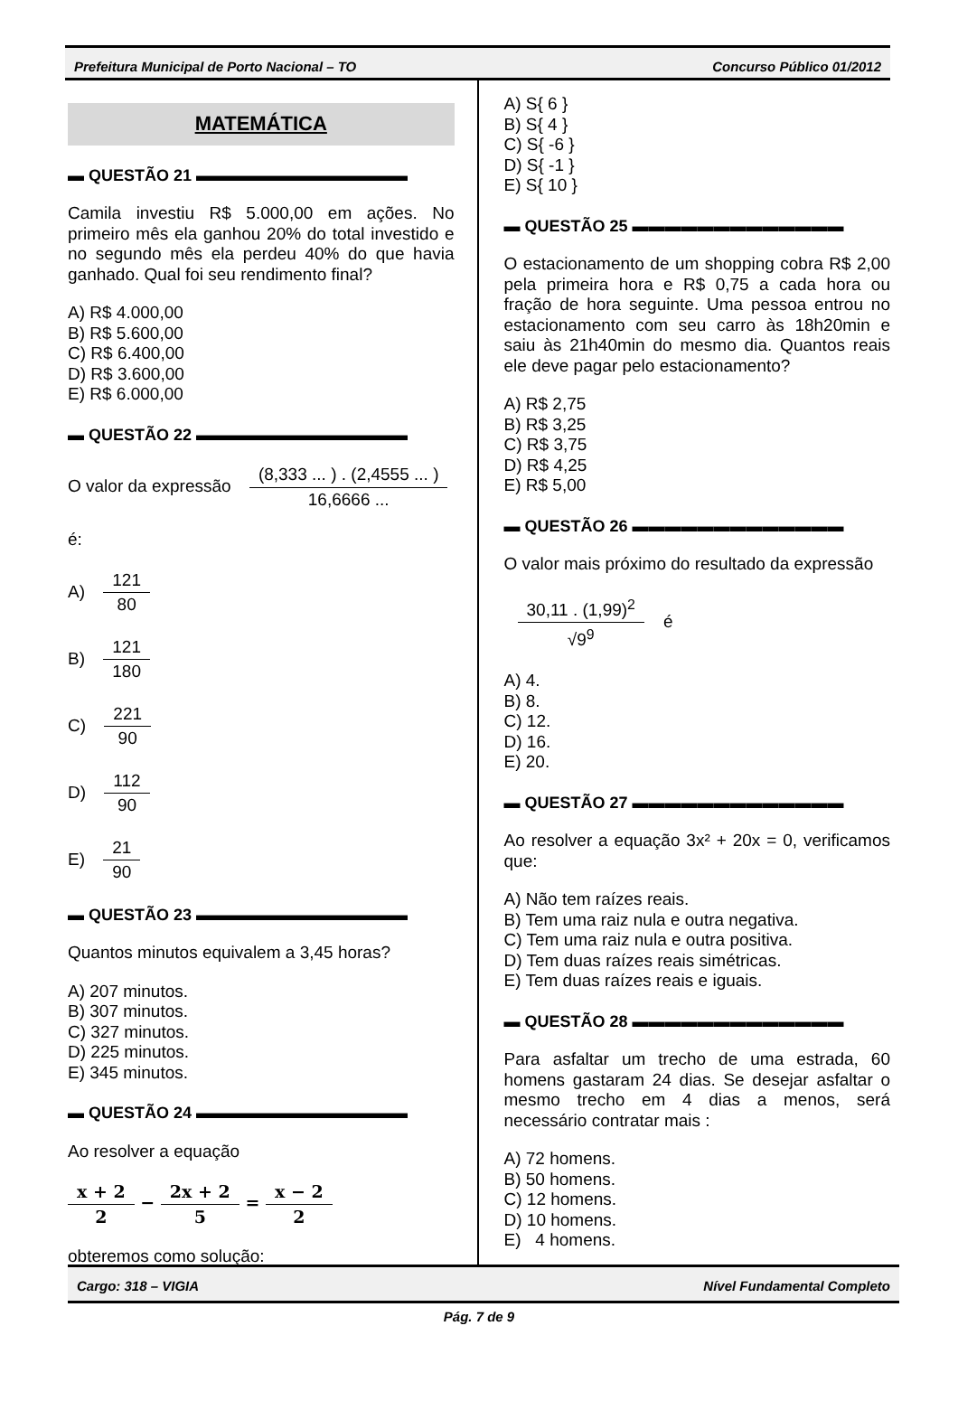Prefeitura Municipal de Porto Nacional – TO Concurso Público 01/2012
MATEMÁTICA
▬ QUESTÃO 21 ▬▬▬▬▬▬▬▬▬▬▬▬▬
Camila investiu R$ 5.000,00 em ações. No primeiro mês ela ganhou 20% do total investido e no segundo mês ela perdeu 40% do que havia ganhado. Qual foi seu rendimento final?
A) R$ 4.000,00
B) R$ 5.600,00
C) R$ 6.400,00
D) R$ 3.600,00
E) R$ 6.000,00
▬ QUESTÃO 22 ▬▬▬▬▬▬▬▬▬▬▬▬▬
O valor da expressão (8,333 ... ) . (2,4555 ... ) 16,6666 ...
é:
A) 121 80
B) 121 180
C) 221 90
D) 112 90
E) 21 90
▬ QUESTÃO 23 ▬▬▬▬▬▬▬▬▬▬▬▬▬
Quantos minutos equivalem a 3,45 horas?
A) 207 minutos.
B) 307 minutos.
C) 327 minutos.
D) 225 minutos.
E) 345 minutos.
▬ QUESTÃO 24 ▬▬▬▬▬▬▬▬▬▬▬▬▬
Ao resolver a equação
x + 2 2 − 2x + 2 5 = x − 2 2
obteremos como solução:
A) S{ 6 }
B) S{ 4 }
C) S{ -6 }
D) S{ -1 }
E) S{ 10 }
▬ QUESTÃO 25 ▬▬▬▬▬▬▬▬▬▬▬▬▬
O estacionamento de um shopping cobra R$ 2,00 pela primeira hora e R$ 0,75 a cada hora ou fração de hora seguinte. Uma pessoa entrou no estacionamento com seu carro às 18h20min e saiu às 21h40min do mesmo dia. Quantos reais ele deve pagar pelo estacionamento?
A) R$ 2,75
B) R$ 3,25
C) R$ 3,75
D) R$ 4,25
E) R$ 5,00
▬ QUESTÃO 26 ▬▬▬▬▬▬▬▬▬▬▬▬▬
O valor mais próximo do resultado da expressão
30,11 . (1,99)<sup>2</sup> √9<sup>9</sup> é
A) 4.
B) 8.
C) 12.
D) 16.
E) 20.
▬ QUESTÃO 27 ▬▬▬▬▬▬▬▬▬▬▬▬▬
Ao resolver a equação 3x² + 20x = 0, verificamos que:
A) Não tem raízes reais.
B) Tem uma raiz nula e outra negativa.
C) Tem uma raiz nula e outra positiva.
D) Tem duas raízes reais simétricas.
E) Tem duas raízes reais e iguais.
▬ QUESTÃO 28 ▬▬▬▬▬▬▬▬▬▬▬▬▬
Para asfaltar um trecho de uma estrada, 60 homens gastaram 24 dias. Se desejar asfaltar o mesmo trecho em 4 dias a menos, será necessário contratar mais :
A) 72 homens.
B) 50 homens.
C) 12 homens.
D) 10 homens.
E) 4 homens.
Cargo: 318 – VIGIA Nível Fundamental Completo
Pág. 7 de 9